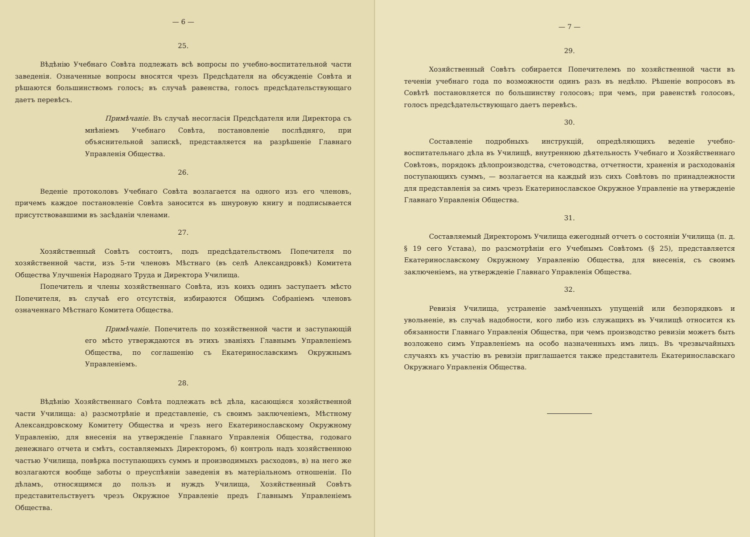— 6 —
25.
Вѣдѣнію Учебнаго Совѣта подлежать всѣ вопросы по учебно-воспитательной части заведенія. Означенные вопросы вносятся чрезъ Предсѣдателя на обсужденіе Совѣта и рѣшаются большинствомъ голосъ; въ случаѣ равенства, голосъ предсѣдательствующаго даетъ перевѣсъ.
Примѣчаніе. Въ случаѣ несогласія Предсѣдателя или Директора съ мнѣніемъ Учебнаго Совѣта, постановленіе послѣдняго, при объяснительной запискѣ, представляется на разрѣшеніе Главнаго Управленія Общества.
26.
Веденіе протоколовъ Учебнаго Совѣта возлагается на одного изъ его членовъ, причемъ каждое постановленіе Совѣта заносится въ шнуровую книгу и подписывается присутствовавшими въ засѣданіи членами.
27.
Хозяйственный Совѣтъ состоитъ, подъ предсѣдательствомъ Попечителя по хозяйственной части, изъ 5-ти членовъ Мѣстнаго (въ селѣ Александровкѣ) Комитета Общества Улучшенія Народнаго Труда и Директора Училища.
Попечитель и члены хозяйственнаго Совѣта, изъ коихъ одинъ заступаетъ мѣсто Попечителя, въ случаѣ его отсутствія, избираются Общимъ Собраніемъ членовъ означеннаго Мѣстнаго Комитета Общества.
Примѣчаніе. Попечитель по хозяйственной части и заступающій его мѣсто утверждаются въ этихъ званіяхъ Главнымъ Управленіемъ Общества, по соглашенію съ Екатеринославскимъ Окружнымъ Управленіемъ.
28.
Вѣдѣнію Хозяйственнаго Совѣта подлежать всѣ дѣла, касающіяся хозяйственной части Училища: а) разсмотрѣніе и представленіе, съ своимъ заключеніемъ, Мѣстному Александровскому Комитету Общества и чрезъ него Екатеринославскому Окружному Управленію, для внесенія на утвержденіе Главнаго Управленія Общества, годоваго денежнаго отчета и смѣтъ, составляемыхъ Директоромъ, б) контроль надъ хозяйственною частью Училища, повѣрка поступающихъ суммъ и производимыхъ расходовъ, в) на него же возлагаются вообще заботы о преуспѣяніи заведенія въ матеріальномъ отношеніи. По дѣламъ, относящимся до пользъ и нуждъ Училища, Хозяйственный Совѣтъ представительствуетъ чрезъ Окружное Управленіе предъ Главнымъ Управленіемъ Общества.
— 7 —
29.
Хозяйственный Совѣтъ собирается Попечителемъ по хозяйственной части въ теченіи учебнаго года по возможности одинъ разъ въ недѣлю. Рѣшеніе вопросовъ въ Совѣтѣ постановляется по большинству голосовъ; при чемъ, при равенствѣ голосовъ, голосъ предсѣдательствующаго даетъ перевѣсъ.
30.
Составленіе подробныхъ инструкцій, опредѣляющихъ веденіе учебно-воспитательнаго дѣла въ Училищѣ, внутреннюю дѣятельность Учебнаго и Хозяйственнаго Совѣтовъ, порядокъ дѣлопроизводства, счетоводства, отчетности, храненія и расходованія поступающихъ суммъ, — возлагается на каждый изъ сихъ Совѣтовъ по принадлежности для представленія за симъ чрезъ Екатеринославское Окружное Управленіе на утвержденіе Главнаго Управленія Общества.
31.
Составляемый Директоромъ Училища ежегодный отчетъ о состояніи Училища (п. д. § 19 сего Устава), по разсмотрѣніи его Учебнымъ Совѣтомъ (§ 25), представляется Екатеринославскому Окружному Управленію Общества, для внесенія, съ своимъ заключеніемъ, на утвержденіе Главнаго Управленія Общества.
32.
Ревизія Училища, устраненіе замѣченныхъ упущеній или безпорядковъ и увольненіе, въ случаѣ надобности, кого либо изъ служащихъ въ Училищѣ относится къ обязанности Главнаго Управленія Общества, при чемъ производство ревизіи можетъ быть возложено симъ Управленіемъ на особо назначенныхъ имъ лицъ. Въ чрезвычайныхъ случаяхъ къ участію въ ревизіи приглашается также представитель Екатеринославскаго Окружнаго Управленія Общества.